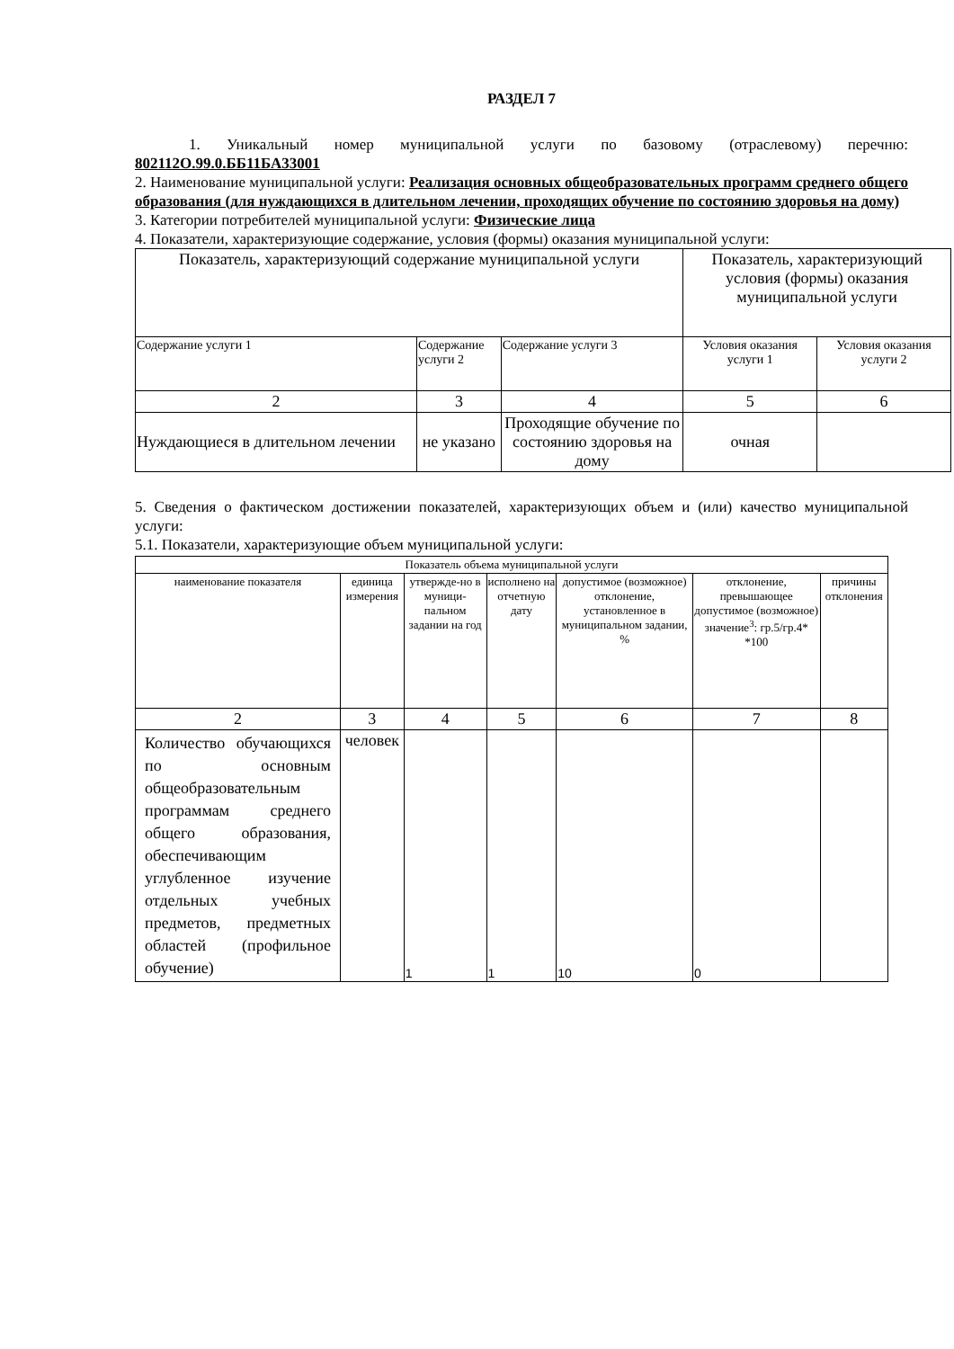РАЗДЕЛ 7
1. Уникальный номер муниципальной услуги по базовому (отраслевому) перечню: 802112О.99.0.ББ11БА33001
2. Наименование муниципальной услуги: Реализация основных общеобразовательных программ среднего общего образования (для нуждающихся в длительном лечении, проходящих обучение по состоянию здоровья на дому)
3. Категории потребителей муниципальной услуги: Физические лица
4. Показатели, характеризующие содержание, условия (формы) оказания муниципальной услуги:
| Показатель, характеризующий содержание муниципальной услуги | | | Показатель, характеризующий условия (формы) оказания муниципальной услуги | |
| Содержание услуги 1 | Содержание услуги 2 | Содержание услуги 3 | Условия оказания услуги 1 | Условия оказания услуги 2 |
| 2 | 3 | 4 | 5 | 6 |
| Нуждающиеся в длительном лечении | не указано | Проходящие обучение по состоянию здоровья на дому | очная | |
5. Сведения о фактическом достижении показателей, характеризующих объем и (или) качество муниципальной услуги:
5.1. Показатели, характеризующие объем муниципальной услуги:
| Показатель объема муниципальной услуги | | | | | | |
| наименование показателя | единица измерения | утвержде-но в муници-пальном задании на год | исполнено на отчетную дату | допустимое (возможное) отклонение, установленное в муниципальном задании, % | отклонение, превышающее допустимое (возможное) значение<sup>3</sup>: гр.5/гр.4* *100 | причины отклонения |
| 2 | 3 | 4 | 5 | 6 | 7 | 8 |
| Количество обучающихся по основным общеобразовательным программам среднего общего образования, обеспечивающим углубленное изучение отдельных учебных предметов, предметных областей (профильное обучение) | человек | 1 | 1 | 10 | 0 | |